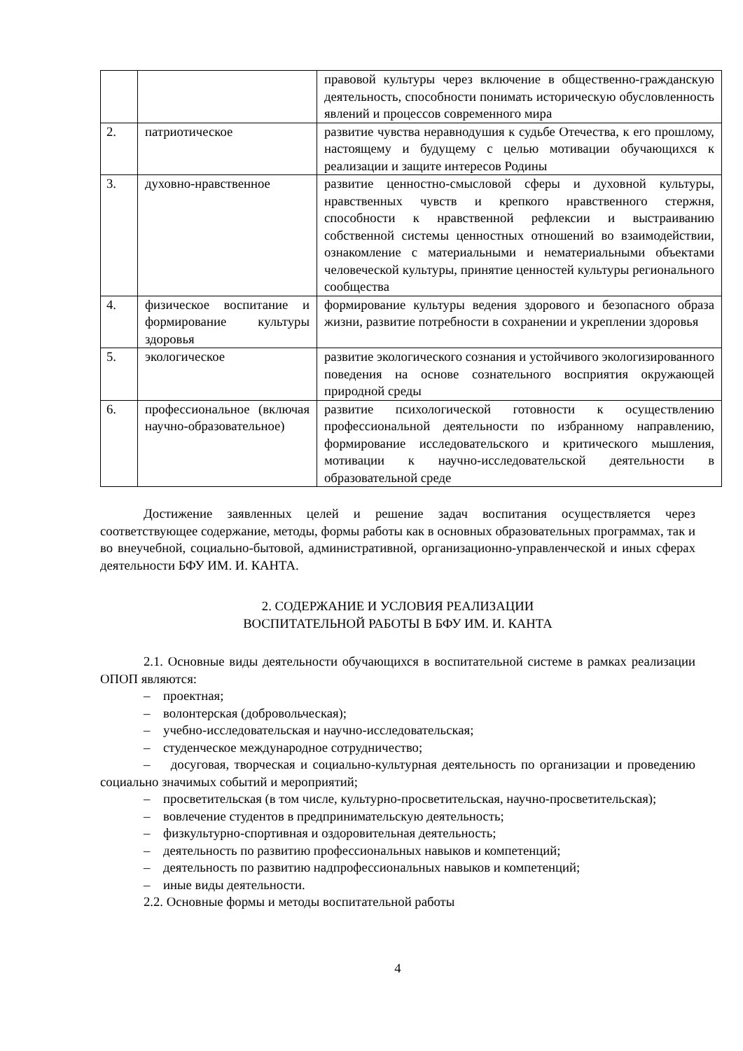| | | правовой культуры через включение в общественно-гражданскую деятельность, способности понимать историческую обусловленность явлений и процессов современного мира |
| 2. | патриотическое | развитие чувства неравнодушия к судьбе Отечества, к его прошлому, настоящему и будущему с целью мотивации обучающихся к реализации и защите интересов Родины |
| 3. | духовно-нравственное | развитие ценностно-смысловой сферы и духовной культуры, нравственных чувств и крепкого нравственного стержня, способности к нравственной рефлексии и выстраиванию собственной системы ценностных отношений во взаимодействии, ознакомление с материальными и нематериальными объектами человеческой культуры, принятие ценностей культуры регионального сообщества |
| 4. | физическое воспитание и формирование культуры здоровья | формирование культуры ведения здорового и безопасного образа жизни, развитие потребности в сохранении и укреплении здоровья |
| 5. | экологическое | развитие экологического сознания и устойчивого экологизированного поведения на основе сознательного восприятия окружающей природной среды |
| 6. | профессиональное (включая научно-образовательное) | развитие психологической готовности к осуществлению профессиональной деятельности по избранному направлению, формирование исследовательского и критического мышления, мотивации к научно-исследовательской деятельности в образовательной среде |
Достижение заявленных целей и решение задач воспитания осуществляется через соответствующее содержание, методы, формы работы как в основных образовательных программах, так и во внеучебной, социально-бытовой, административной, организационно-управленческой и иных сферах деятельности БФУ ИМ. И. КАНТА.
2. СОДЕРЖАНИЕ И УСЛОВИЯ РЕАЛИЗАЦИИ
ВОСПИТАТЕЛЬНОЙ РАБОТЫ В БФУ ИМ. И. КАНТА
2.1. Основные виды деятельности обучающихся в воспитательной системе в рамках реализации ОПОП являются:
– проектная;
– волонтерская (добровольческая);
– учебно-исследовательская и научно-исследовательская;
– студенческое международное сотрудничество;
– досуговая, творческая и социально-культурная деятельность по организации и проведению социально значимых событий и мероприятий;
– просветительская (в том числе, культурно-просветительская, научно-просветительская);
– вовлечение студентов в предпринимательскую деятельность;
– физкультурно-спортивная и оздоровительная деятельность;
– деятельность по развитию профессиональных навыков и компетенций;
– деятельность по развитию надпрофессиональных навыков и компетенций;
– иные виды деятельности.
2.2. Основные формы и методы воспитательной работы
4